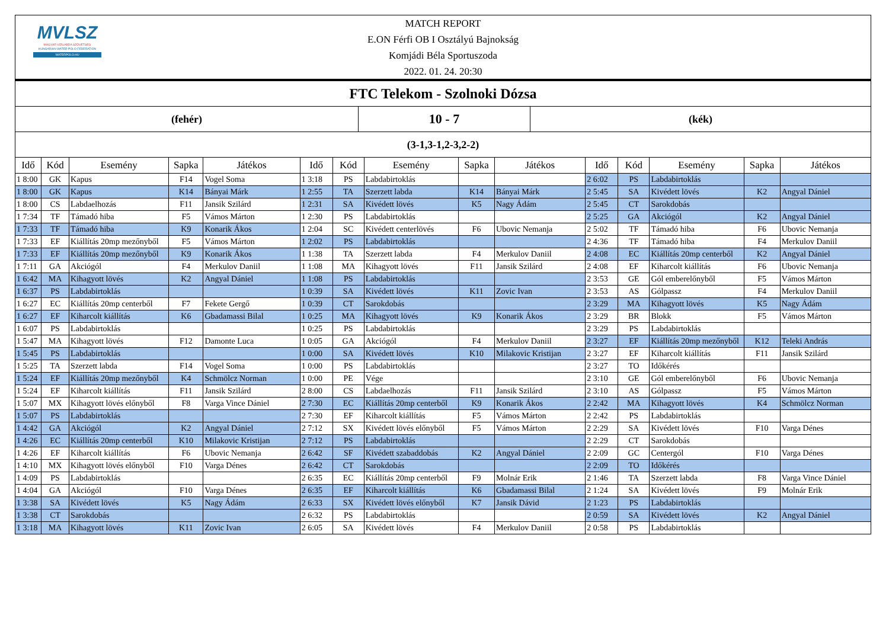MVLSZ
MAGYAR VÍZILABDA SZÖVETSÉG
HUNGARIAN WATER POLO FEDERATION
WATERPOLO.HU
MATCH REPORT
E.ON Férfi OB I Osztályú Bajnokság
Komjádi Béla Sportuszoda
2022. 01. 24. 20:30
FTC Telekom - Szolnoki Dózsa
(fehér)
10 - 7
(kék)
(3-1,3-1,2-3,2-2)
| Idő | Kód | Esemény | Sapka | Játékos | Idő | Kód | Esemény | Sapka | Játékos | Idő | Kód | Esemény | Sapka | Játékos |
| --- | --- | --- | --- | --- | --- | --- | --- | --- | --- | --- | --- | --- | --- | --- |
| 1 8:00 | GK | Kapus | F14 | Vogel Soma | 1 3:18 | PS | Labdabirtoklás | | | 2 6:02 | PS | Labdabirtoklás | | |
| 1 8:00 | GK | Kapus | K14 | Bányai Márk | 1 2:55 | TA | Szerzett labda | K14 | Bányai Márk | 2 5:45 | SA | Kivédett lövés | K2 | Angyal Dániel |
| 1 8:00 | CS | Labdaelhozás | F11 | Jansik Szilárd | 1 2:31 | SA | Kivédett lövés | K5 | Nagy Ádám | 2 5:45 | CT | Sarokdobás | | |
| 1 7:34 | TF | Támadó hiba | F5 | Vámos Márton | 1 2:30 | PS | Labdabirtoklás | | | 2 5:25 | GA | Akciógól | K2 | Angyal Dániel |
| 1 7:33 | TF | Támadó hiba | K9 | Konarik Ákos | 1 2:04 | SC | Kivédett centerlövés | F6 | Ubovic Nemanja | 2 5:02 | TF | Támadó hiba | F6 | Ubovic Nemanja |
| 1 7:33 | EF | Kiállítás 20mp mezőnyből | F5 | Vámos Márton | 1 2:02 | PS | Labdabirtoklás | | | 2 4:36 | TF | Támadó hiba | F4 | Merkulov Daniil |
| 1 7:33 | EF | Kiállítás 20mp mezőnyből | K9 | Konarik Ákos | 1 1:38 | TA | Szerzett labda | F4 | Merkulov Daniil | 2 4:08 | EC | Kiállítás 20mp centerből | K2 | Angyal Dániel |
| 1 7:11 | GA | Akciógól | F4 | Merkulov Daniil | 1 1:08 | MA | Kihagyott lövés | F11 | Jansik Szilárd | 2 4:08 | EF | Kiharcolt kiállítás | F6 | Ubovic Nemanja |
| 1 6:42 | MA | Kihagyott lövés | K2 | Angyal Dániel | 1 1:08 | PS | Labdabirtoklás | | | 2 3:53 | GE | Gól emberelőnyből | F5 | Vámos Márton |
| 1 6:37 | PS | Labdabirtoklás | | | 1 0:39 | SA | Kivédett lövés | K11 | Zovic Ivan | 2 3:53 | AS | Gólpassz | F4 | Merkulov Daniil |
| 1 6:27 | EC | Kiállítás 20mp centerből | F7 | Fekete Gergő | 1 0:39 | CT | Sarokdobás | | | 2 3:29 | MA | Kihagyott lövés | K5 | Nagy Ádám |
| 1 6:27 | EF | Kiharcolt kiállítás | K6 | Gbadamassi Bilal | 1 0:25 | MA | Kihagyott lövés | K9 | Konarik Ákos | 2 3:29 | BR | Blokk | F5 | Vámos Márton |
| 1 6:07 | PS | Labdabirtoklás | | | 1 0:25 | PS | Labdabirtoklás | | | 2 3:29 | PS | Labdabirtoklás | | |
| 1 5:47 | MA | Kihagyott lövés | F12 | Damonte Luca | 1 0:05 | GA | Akciógól | F4 | Merkulov Daniil | 2 3:27 | EF | Kiállítás 20mp mezőnyből | K12 | Teleki András |
| 1 5:45 | PS | Labdabirtoklás | | | 1 0:00 | SA | Kivédett lövés | K10 | Milakovic Kristijan | 2 3:27 | EF | Kiharcolt kiállítás | F11 | Jansik Szilárd |
| 1 5:25 | TA | Szerzett labda | F14 | Vogel Soma | 1 0:00 | PS | Labdabirtoklás | | | 2 3:27 | TO | Időkérés | | |
| 1 5:24 | EF | Kiállítás 20mp mezőnyből | K4 | Schmölcz Norman | 1 0:00 | PE | Vége | | | 2 3:10 | GE | Gól emberelőnyből | F6 | Ubovic Nemanja |
| 1 5:24 | EF | Kiharcolt kiállítás | F11 | Jansik Szilárd | 2 8:00 | CS | Labdaelhozás | F11 | Jansik Szilárd | 2 3:10 | AS | Gólpassz | F5 | Vámos Márton |
| 1 5:07 | MX | Kihagyott lövés előnyből | F8 | Varga Vince Dániel | 2 7:30 | EC | Kiállítás 20mp centerből | K9 | Konarik Ákos | 2 2:42 | MA | Kihagyott lövés | K4 | Schmölcz Norman |
| 1 5:07 | PS | Labdabirtoklás | | | 2 7:30 | EF | Kiharcolt kiállítás | F5 | Vámos Márton | 2 2:42 | PS | Labdabirtoklás | | |
| 1 4:42 | GA | Akciógól | K2 | Angyal Dániel | 2 7:12 | SX | Kivédett lövés előnyből | F5 | Vámos Márton | 2 2:29 | SA | Kivédett lövés | F10 | Varga Dénes |
| 1 4:26 | EC | Kiállítás 20mp centerből | K10 | Milakovic Kristijan | 2 7:12 | PS | Labdabirtoklás | | | 2 2:29 | CT | Sarokdobás | | |
| 1 4:26 | EF | Kiharcolt kiállítás | F6 | Ubovic Nemanja | 2 6:42 | SF | Kivédett szabaddobás | K2 | Angyal Dániel | 2 2:09 | GC | Centergól | F10 | Varga Dénes |
| 1 4:10 | MX | Kihagyott lövés előnyből | F10 | Varga Dénes | 2 6:42 | CT | Sarokdobás | | | 2 2:09 | TO | Időkérés | | |
| 1 4:09 | PS | Labdabirtoklás | | | 2 6:35 | EC | Kiállítás 20mp centerből | F9 | Molnár Erik | 2 1:46 | TA | Szerzett labda | F8 | Varga Vince Dániel |
| 1 4:04 | GA | Akciógól | F10 | Varga Dénes | 2 6:35 | EF | Kiharcolt kiállítás | K6 | Gbadamassi Bilal | 2 1:24 | SA | Kivédett lövés | F9 | Molnár Erik |
| 1 3:38 | SA | Kivédett lövés | K5 | Nagy Ádám | 2 6:33 | SX | Kivédett lövés előnyből | K7 | Jansik Dávid | 2 1:23 | PS | Labdabirtoklás | | |
| 1 3:38 | CT | Sarokdobás | | | 2 6:32 | PS | Labdabirtoklás | | | 2 0:59 | SA | Kivédett lövés | K2 | Angyal Dániel |
| 1 3:18 | MA | Kihagyott lövés | K11 | Zovic Ivan | 2 6:05 | SA | Kivédett lövés | F4 | Merkulov Daniil | 2 0:58 | PS | Labdabirtoklás | | |